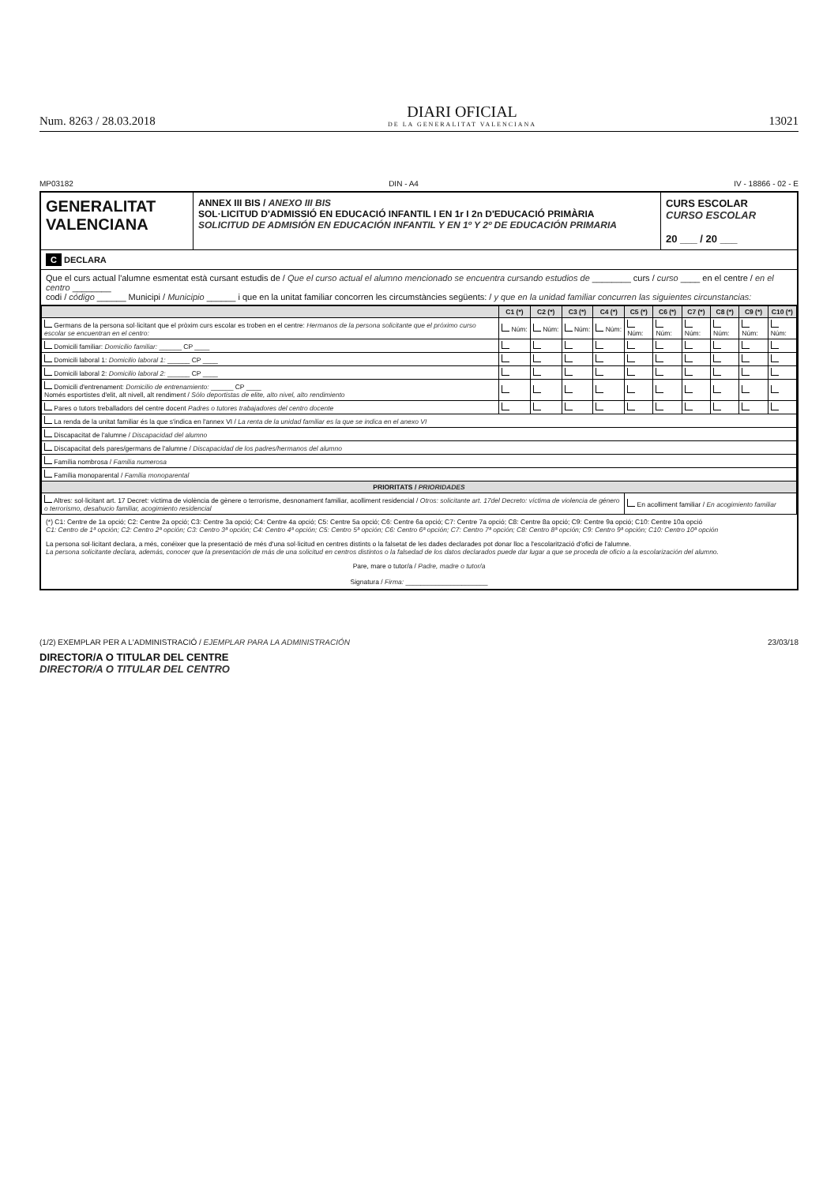Num. 8263 / 28.03.2018
DIARI OFICIAL
DE LA GENERALITAT VALENCIANA
13021
MP03182 DIN - A4 IV - 18866 - 02 - E
GENERALITAT
VALENCIANA
ANNEX III BIS / ANEXO III BIS
SOL·LICITUD D'ADMISSIÓ EN EDUCACIÓ INFANTIL I EN 1r I 2n D'EDUCACIÓ PRIMÀRIA
SOLICITUD DE ADMISIÓN EN EDUCACIÓN INFANTIL Y EN 1º Y 2º DE EDUCACIÓN PRIMARIA
CURS ESCOLAR
CURSO ESCOLAR
20 ___ / 20 ___
C DECLARA
Que el curs actual l'alumne esmentat està cursant estudis de / Que el curso actual el alumno mencionado se encuentra cursando estudios de ________ curs / curso ____ en el centre / en el centro ________
codi / código ______ Municipi / Municipio ______ i que en la unitat familiar concorren les circumstàncies següents: / y que en la unidad familiar concurren las siguientes circunstancias:
| | C1 (*) | C2 (*) | C3 (*) | C4 (*) | C5 (*) | C6 (*) | C7 (*) | C8 (*) | C9 (*) | C10 (*) |
| --- | --- | --- | --- | --- | --- | --- | --- | --- | --- | --- |
| Germans de la persona sol·licitant que el pròxim curs escolar es troben en el centre: Hermanos de la persona solicitante que el próximo curso escolar se encuentran en el centro: | Núm: | Núm: | Núm: | Núm: | Núm: | Núm: | Núm: | Núm: | Núm: | Núm: |
| Domicili familiar: Domicilio familiar: ______ CP ____ | | | | | | | | | | |
| Domicili laboral 1: Domicilio laboral 1: ______ CP ____ | | | | | | | | | | |
| Domicili laboral 2: Domicilio laboral 2: ______ CP ____ | | | | | | | | | | |
| Domicili d'entrenament: Domicilio de entrenamiento: ______ CP ____ Només esportistes d'elit, alt nivell, alt rendiment / Sólo deportistas de elite, alto nivel, alto rendimiento | | | | | | | | | | |
| Pares o tutors treballadors del centre docent Padres o tutores trabajadores del centro docente | | | | | | | | | | |
| La renda de la unitat familiar és la que s'indica en l'annex VI / La renta de la unidad familiar es la que se indica en el anexo VI | | | | | | | | | | |
| Discapacitat de l'alumne / Discapacidad del alumno | | | | | | | | | | |
| Discapacitat dels pares/germans de l'alumne / Discapacidad de los padres/hermanos del alumno | | | | | | | | | | |
| Família nombrosa / Familia numerosa | | | | | | | | | | |
| Família monoparental / Familia monoparental | | | | | | | | | | |
| PRIORITATS / PRIORIDADES | | | | | | | | | | |
| Altres: sol·licitant art. 17 Decret: víctima de violència de gènere o terrorisme, desnonament familiar, acolliment residencial / Otros: solicitante art. 17del Decreto: víctima de violencia de género o terrorismo, desahucio familiar, acogimiento residencial | | | | | En acolliment familiar / En acogimiento familiar | | | | | |
(*) C1: Centre de 1a opció; C2: Centre 2a opció; C3: Centre 3a opció; C4: Centre 4a opció; C5: Centre 5a opció; C6: Centre 6a opció; C7: Centre 7a opció; C8: Centre 8a opció; C9: Centre 9a opció; C10: Centre 10a opció
C1: Centro de 1ª opción; C2: Centro 2ª opción; C3: Centro 3ª opción; C4: Centro 4ª opción; C5: Centro 5ª opción; C6: Centro 6ª opción; C7: Centro 7ª opción; C8: Centro 8ª opción; C9: Centro 9ª opción; C10: Centro 10ª opción
La persona sol·licitant declara, a més, conéixer que la presentació de més d'una sol·licitud en centres distints o la falsetat de les dades declarades pot donar lloc a l'escolarització d'ofici de l'alumne.
La persona solicitante declara, además, conocer que la presentación de más de una solicitud en centros distintos o la falsedad de los datos declarados puede dar lugar a que se proceda de oficio a la escolarización del alumno.
Pare, mare o tutor/a / Padre, madre o tutor/a
Signatura / Firma: ______________________
(1/2) EXEMPLAR PER A L'ADMINISTRACIÓ / EJEMPLAR PARA LA ADMINISTRACIÓN 23/03/18
DIRECTOR/A O TITULAR DEL CENTRE
DIRECTOR/A O TITULAR DEL CENTRO